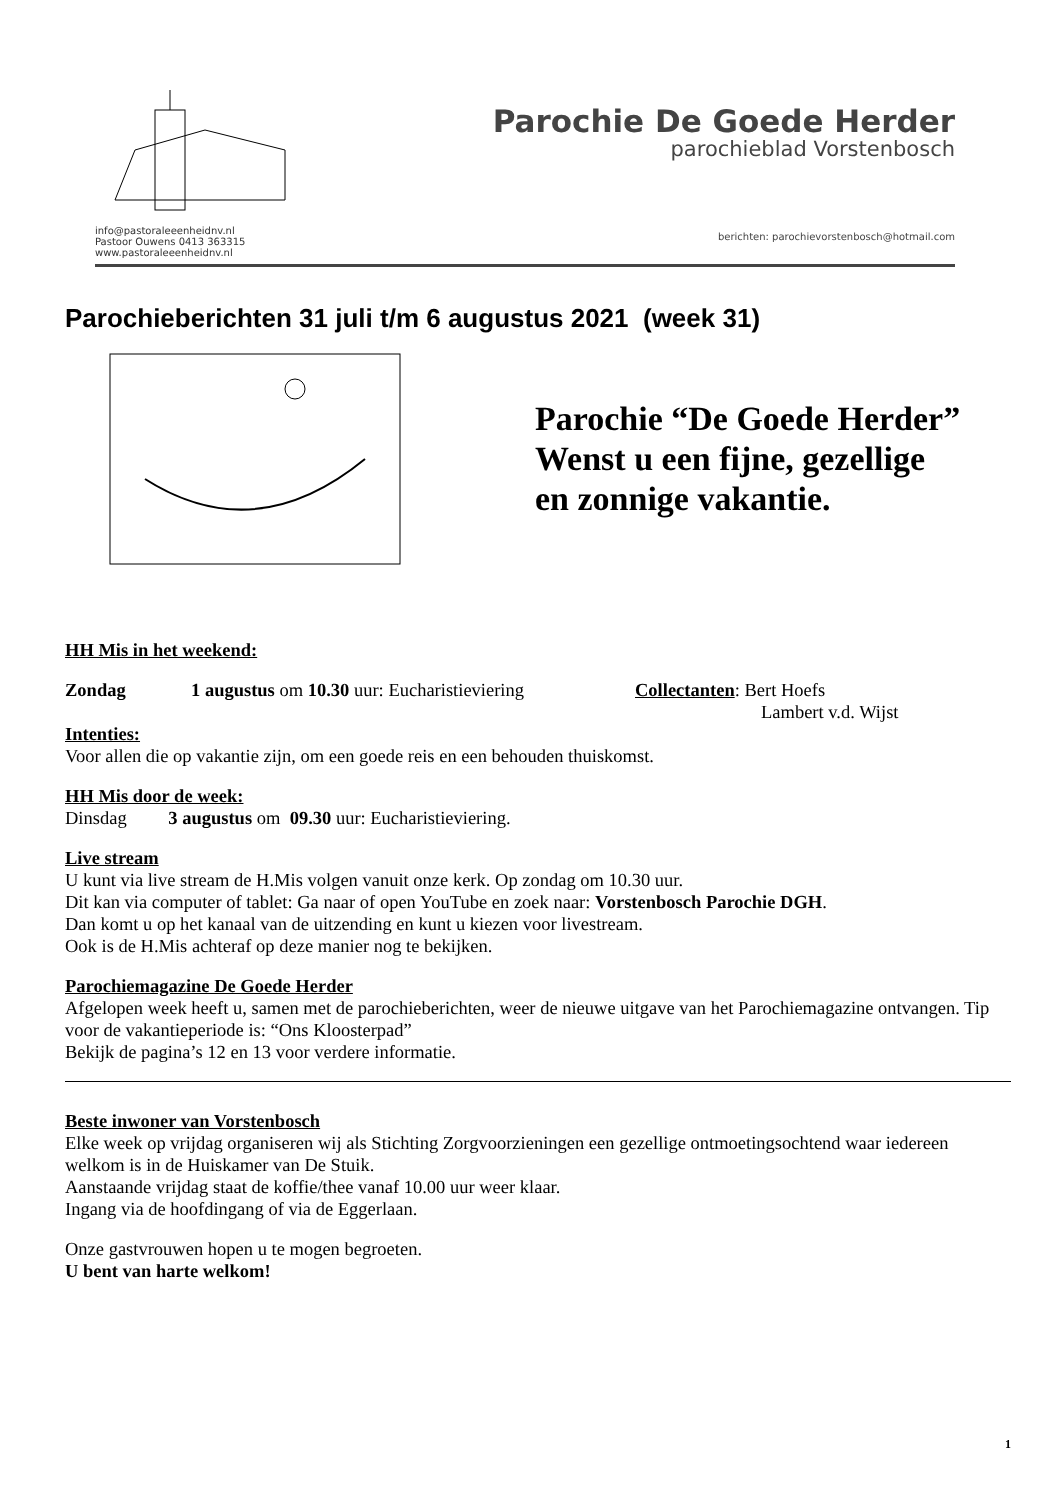info@pastoraleeenheidnv.nl
Pastoor Ouwens 0413 363315
www.pastoraleeenheidnv.nl
Parochie De Goede Herder
parochieblad Vorstenbosch
berichten: parochievorstenbosch@hotmail.com
Parochieberichten 31 juli t/m 6 augustus 2021 (week 31)
Parochie “De Goede Herder”
Wenst u een fijne, gezellige
en zonnige vakantie.
HH Mis in het weekend:
Zondag 1 augustus om 10.30 uur: Eucharistieviering
Collectanten: Bert Hoefs
Lambert v.d. Wijst
Intenties:
Voor allen die op vakantie zijn, om een goede reis en een behouden thuiskomst.
HH Mis door de week:
Dinsdag 3 augustus om 09.30 uur: Eucharistieviering.
Live stream
U kunt via live stream de H.Mis volgen vanuit onze kerk. Op zondag om 10.30 uur.
Dit kan via computer of tablet: Ga naar of open YouTube en zoek naar: Vorstenbosch Parochie DGH.
Dan komt u op het kanaal van de uitzending en kunt u kiezen voor livestream.
Ook is de H.Mis achteraf op deze manier nog te bekijken.
Parochiemagazine De Goede Herder
Afgelopen week heeft u, samen met de parochieberichten, weer de nieuwe uitgave van het Parochiemagazine ontvangen. Tip voor de vakantieperiode is: “Ons Kloosterpad”
Bekijk de pagina’s 12 en 13 voor verdere informatie.
Beste inwoner van Vorstenbosch
Elke week op vrijdag organiseren wij als Stichting Zorgvoorzieningen een gezellige ontmoetingsochtend waar iedereen welkom is in de Huiskamer van De Stuik.
Aanstaande vrijdag staat de koffie/thee vanaf 10.00 uur weer klaar.
Ingang via de hoofdingang of via de Eggerlaan.
Onze gastvrouwen hopen u te mogen begroeten.
U bent van harte welkom!
1